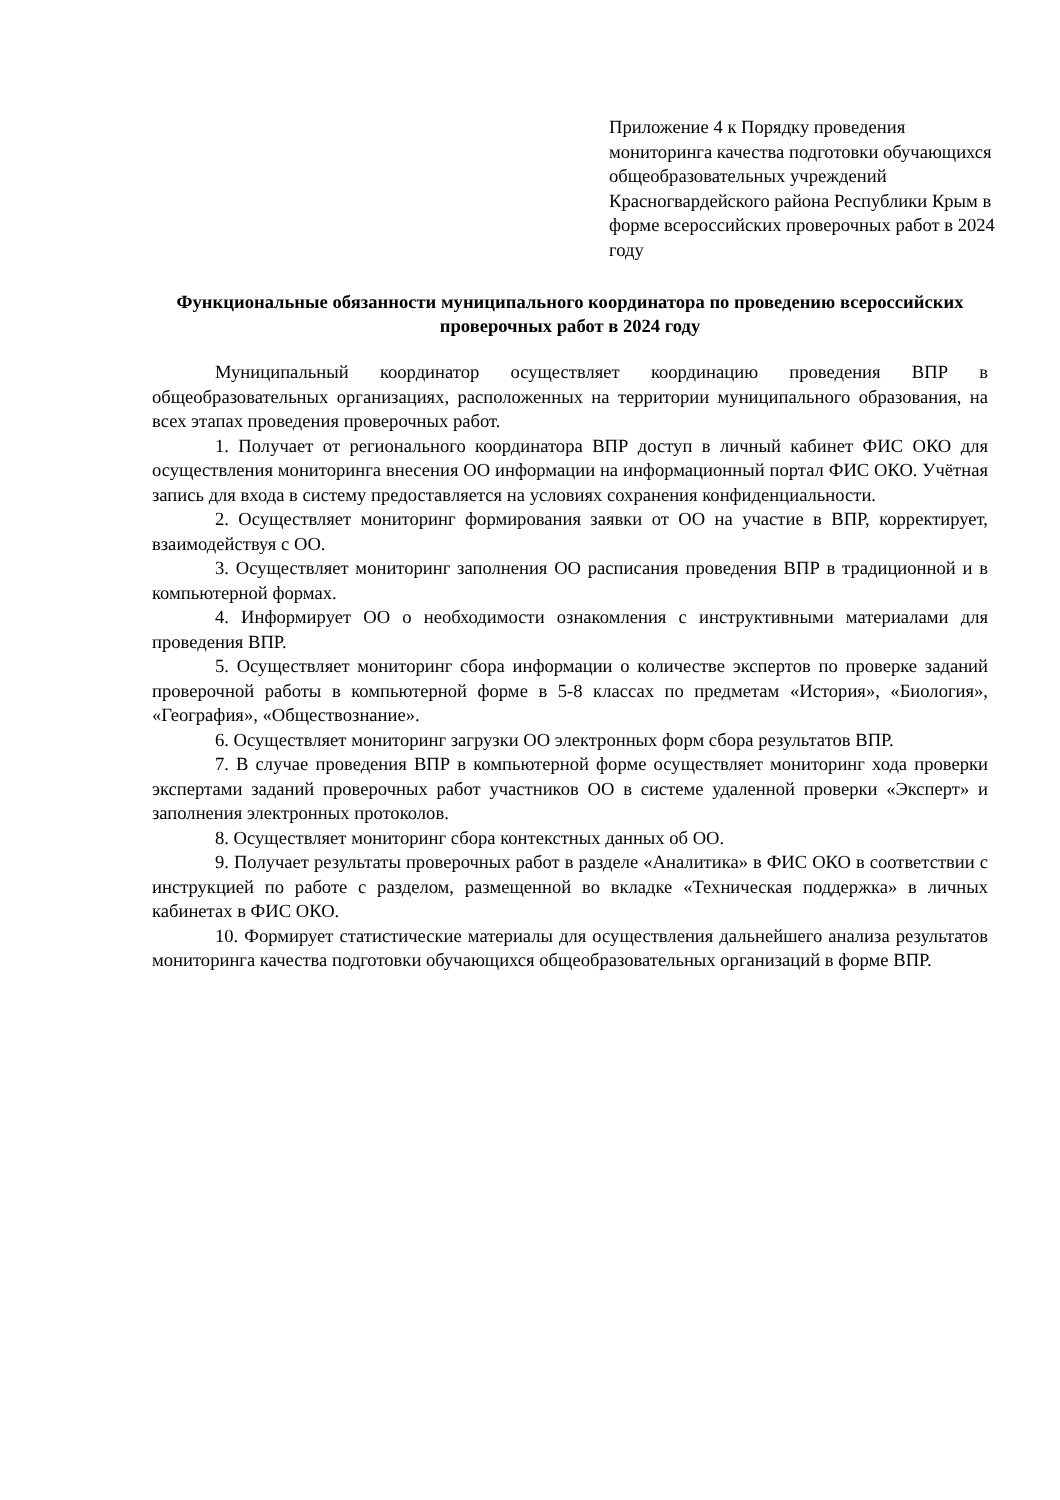Приложение 4 к Порядку проведения мониторинга качества подготовки обучающихся общеобразовательных учреждений Красногвардейского района Республики Крым в форме всероссийских проверочных работ в 2024 году
Функциональные обязанности муниципального координатора по проведению всероссийских проверочных работ в 2024 году
Муниципальный координатор осуществляет координацию проведения ВПР в общеобразовательных организациях, расположенных на территории муниципального образования, на всех этапах проведения проверочных работ.
1. Получает от регионального координатора ВПР доступ в личный кабинет ФИС ОКО для осуществления мониторинга внесения ОО информации на информационный портал ФИС ОКО. Учётная запись для входа в систему предоставляется на условиях сохранения конфиденциальности.
2. Осуществляет мониторинг формирования заявки от ОО на участие в ВПР, корректирует, взаимодействуя с ОО.
3. Осуществляет мониторинг заполнения ОО расписания проведения ВПР в традиционной и в компьютерной формах.
4. Информирует ОО о необходимости ознакомления с инструктивными материалами для проведения ВПР.
5. Осуществляет мониторинг сбора информации о количестве экспертов по проверке заданий проверочной работы в компьютерной форме в 5-8 классах по предметам «История», «Биология», «География», «Обществознание».
6. Осуществляет мониторинг загрузки ОО электронных форм сбора результатов ВПР.
7. В случае проведения ВПР в компьютерной форме осуществляет мониторинг хода проверки экспертами заданий проверочных работ участников ОО в системе удаленной проверки «Эксперт» и заполнения электронных протоколов.
8. Осуществляет мониторинг сбора контекстных данных об ОО.
9. Получает результаты проверочных работ в разделе «Аналитика» в ФИС ОКО в соответствии с инструкцией по работе с разделом, размещенной во вкладке «Техническая поддержка» в личных кабинетах в ФИС ОКО.
10. Формирует статистические материалы для осуществления дальнейшего анализа результатов мониторинга качества подготовки обучающихся общеобразовательных организаций в форме ВПР.